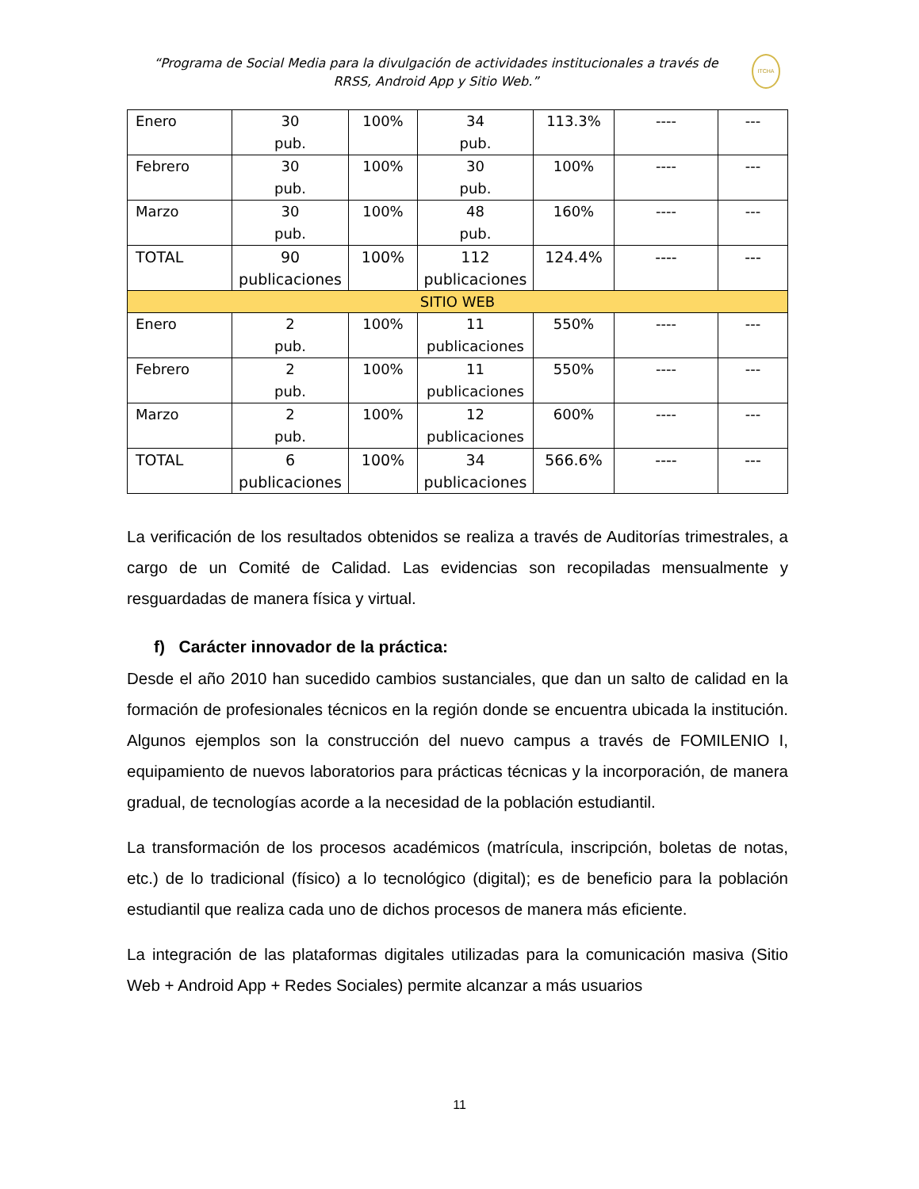“Programa de Social Media para la divulgación de actividades institucionales a través de RRSS, Android App y Sitio Web.”
ITCHA
| Enero | 30 pub. | 100% | 34 pub. | 113.3% | ---- | --- |
| Febrero | 30 pub. | 100% | 30 pub. | 100% | ---- | --- |
| Marzo | 30 pub. | 100% | 48 pub. | 160% | ---- | --- |
| TOTAL | 90 publicaciones | 100% | 112 publicaciones | 124.4% | ---- | --- |
| SITIO WEB | | | | | | |
| Enero | 2 pub. | 100% | 11 publicaciones | 550% | ---- | --- |
| Febrero | 2 pub. | 100% | 11 publicaciones | 550% | ---- | --- |
| Marzo | 2 pub. | 100% | 12 publicaciones | 600% | ---- | --- |
| TOTAL | 6 publicaciones | 100% | 34 publicaciones | 566.6% | ---- | --- |
La verificación de los resultados obtenidos se realiza a través de Auditorías trimestrales, a cargo de un Comité de Calidad. Las evidencias son recopiladas mensualmente y resguardadas de manera física y virtual.
f) Carácter innovador de la práctica:
Desde el año 2010 han sucedido cambios sustanciales, que dan un salto de calidad en la formación de profesionales técnicos en la región donde se encuentra ubicada la institución. Algunos ejemplos son la construcción del nuevo campus a través de FOMILENIO I, equipamiento de nuevos laboratorios para prácticas técnicas y la incorporación, de manera gradual, de tecnologías acorde a la necesidad de la población estudiantil.
La transformación de los procesos académicos (matrícula, inscripción, boletas de notas, etc.) de lo tradicional (físico) a lo tecnológico (digital); es de beneficio para la población estudiantil que realiza cada uno de dichos procesos de manera más eficiente.
La integración de las plataformas digitales utilizadas para la comunicación masiva (Sitio Web + Android App + Redes Sociales) permite alcanzar a más usuarios
11